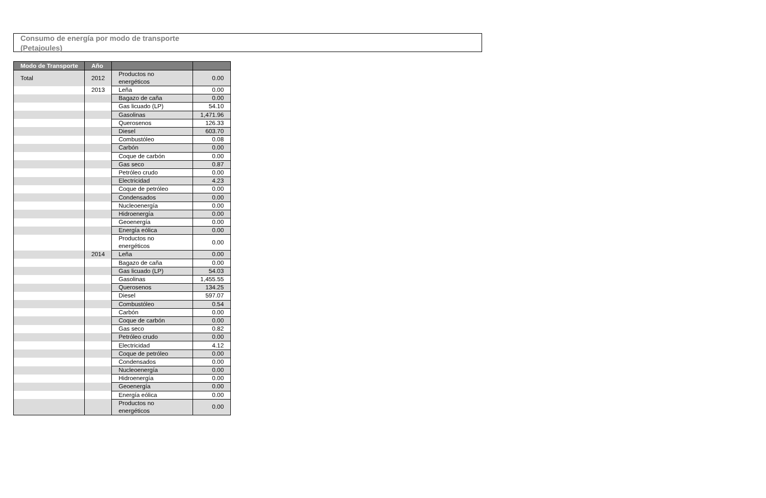Consumo de energía por modo de transporte
(Petajoules)
| Modo de Transporte | Año | | |
| --- | --- | --- | --- |
| Total | 2012 | Productos no energéticos | 0.00 |
| | 2013 | Leña | 0.00 |
| | | Bagazo de caña | 0.00 |
| | | Gas licuado (LP) | 54.10 |
| | | Gasolinas | 1,471.96 |
| | | Querosenos | 126.33 |
| | | Diesel | 603.70 |
| | | Combustóleo | 0.08 |
| | | Carbón | 0.00 |
| | | Coque de carbón | 0.00 |
| | | Gas seco | 0.87 |
| | | Petróleo crudo | 0.00 |
| | | Electricidad | 4.23 |
| | | Coque de petróleo | 0.00 |
| | | Condensados | 0.00 |
| | | Nucleoenergía | 0.00 |
| | | Hidroenergía | 0.00 |
| | | Geoenergía | 0.00 |
| | | Energía eólica | 0.00 |
| | | Productos no energéticos | 0.00 |
| | 2014 | Leña | 0.00 |
| | | Bagazo de caña | 0.00 |
| | | Gas licuado (LP) | 54.03 |
| | | Gasolinas | 1,455.55 |
| | | Querosenos | 134.25 |
| | | Diesel | 597.07 |
| | | Combustóleo | 0.54 |
| | | Carbón | 0.00 |
| | | Coque de carbón | 0.00 |
| | | Gas seco | 0.82 |
| | | Petróleo crudo | 0.00 |
| | | Electricidad | 4.12 |
| | | Coque de petróleo | 0.00 |
| | | Condensados | 0.00 |
| | | Nucleoenergía | 0.00 |
| | | Hidroenergía | 0.00 |
| | | Geoenergía | 0.00 |
| | | Energía eólica | 0.00 |
| | | Productos no energéticos | 0.00 |